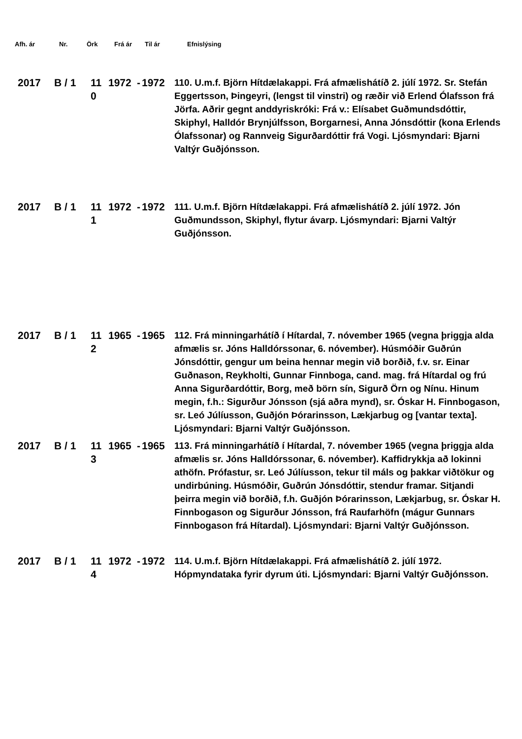Afh. ár Nr. Örk Frá ár Til ár Efnislýsing
| 2017 | B / 1 | 11 0 | 1972 | - | 1972 | 110. U.m.f. Björn Hítdælakappi. Frá afmælishátíð 2. júlí 1972. Sr. Stefán Eggertsson, Þingeyri, (lengst til vinstri) og ræðir við Erlend Ólafsson frá Jörfa. Aðrir gegnt anddyriskróki: Frá v.: Elísabet Guðmundsdóttir, Skiphyl, Halldór Brynjúlfsson, Borgarnesi, Anna Jónsdóttir (kona Erlends Ólafssonar) og Rannveig Sigurðardóttir frá Vogi. Ljósmyndari: Bjarni Valtýr Guðjónsson. |
| 2017 | B / 1 | 11 1 | 1972 | - | 1972 | 111. U.m.f. Björn Hítdælakappi. Frá afmælishátíð 2. júlí 1972. Jón Guðmundsson, Skiphyl, flytur ávarp. Ljósmyndari: Bjarni Valtýr Guðjónsson. |
| 2017 | B / 1 | 11 2 | 1965 | - | 1965 | 112. Frá minningarhátíð í Hítardal, 7. nóvember 1965 (vegna þriggja alda afmælis sr. Jóns Halldórssonar, 6. nóvember). Húsmóðir Guðrún Jónsdóttir, gengur um beina hennar megin við borðið, f.v. sr. Einar Guðnason, Reykholti, Gunnar Finnboga, cand. mag. frá Hítardal og frú Anna Sigurðardóttir, Borg, með börn sín, Sigurð Örn og Nínu. Hinum megin, f.h.: Sigurður Jónsson (sjá aðra mynd), sr. Óskar H. Finnbogason, sr. Leó Júlíusson, Guðjón Þórarinsson, Lækjarbug og [vantar texta]. Ljósmyndari: Bjarni Valtýr Guðjónsson. |
| 2017 | B / 1 | 11 3 | 1965 | - | 1965 | 113. Frá minningarhátíð í Hítardal, 7. nóvember 1965 (vegna þriggja alda afmælis sr. Jóns Halldórssonar, 6. nóvember). Kaffidrykkja að lokinni athöfn. Prófastur, sr. Leó Júlíusson, tekur til máls og þakkar viðtökur og undirbúning. Húsmóðir, Guðrún Jónsdóttir, stendur framar. Sitjandi þeirra megin við borðið, f.h. Guðjón Þórarinsson, Lækjarbug, sr. Óskar H. Finnbogason og Sigurður Jónsson, frá Raufarhöfn (mágur Gunnars Finnbogason frá Hítardal). Ljósmyndari: Bjarni Valtýr Guðjónsson. |
| 2017 | B / 1 | 11 4 | 1972 | - | 1972 | 114. U.m.f. Björn Hítdælakappi. Frá afmælishátíð 2. júlí 1972. Hópmyndataka fyrir dyrum úti. Ljósmyndari: Bjarni Valtýr Guðjónsson. |